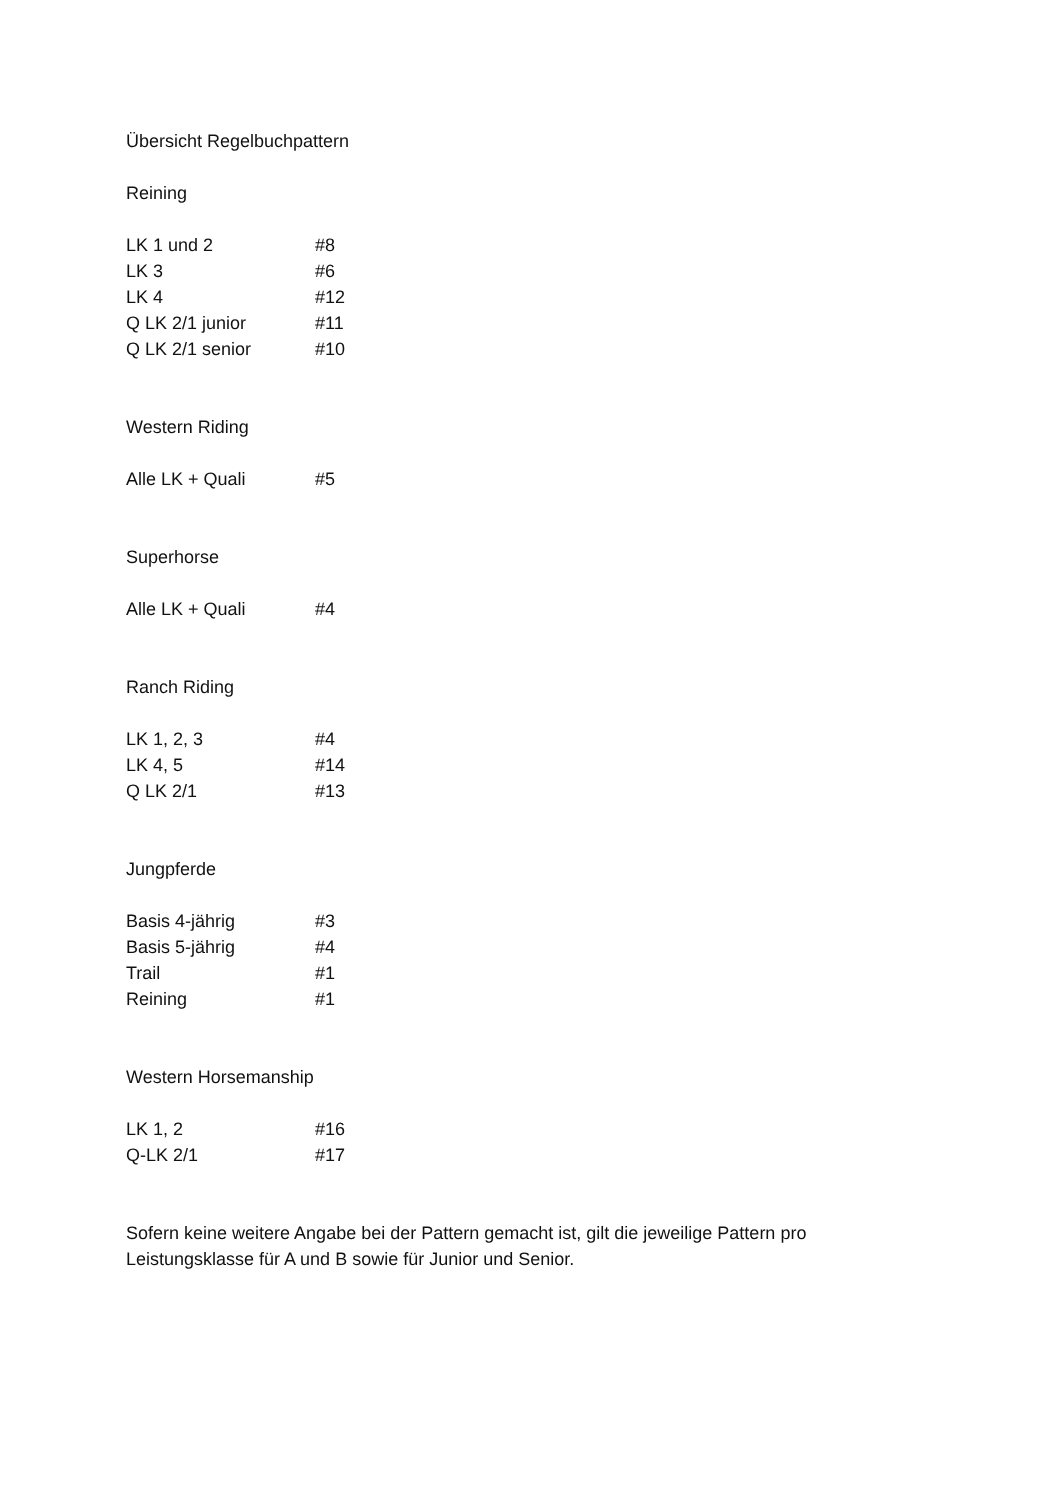Übersicht Regelbuchpattern
Reining
| LK 1 und 2 | #8 |
| LK 3 | #6 |
| LK 4 | #12 |
| Q LK 2/1 junior | #11 |
| Q LK 2/1 senior | #10 |
Western Riding
| Alle LK + Quali | #5 |
Superhorse
| Alle LK + Quali | #4 |
Ranch Riding
| LK 1, 2, 3 | #4 |
| LK 4, 5 | #14 |
| Q LK 2/1 | #13 |
Jungpferde
| Basis 4-jährig | #3 |
| Basis 5-jährig | #4 |
| Trail | #1 |
| Reining | #1 |
Western Horsemanship
| LK 1, 2 | #16 |
| Q-LK 2/1 | #17 |
Sofern keine weitere Angabe bei der Pattern gemacht ist, gilt die jeweilige Pattern pro
Leistungsklasse für A und B sowie für Junior und Senior.